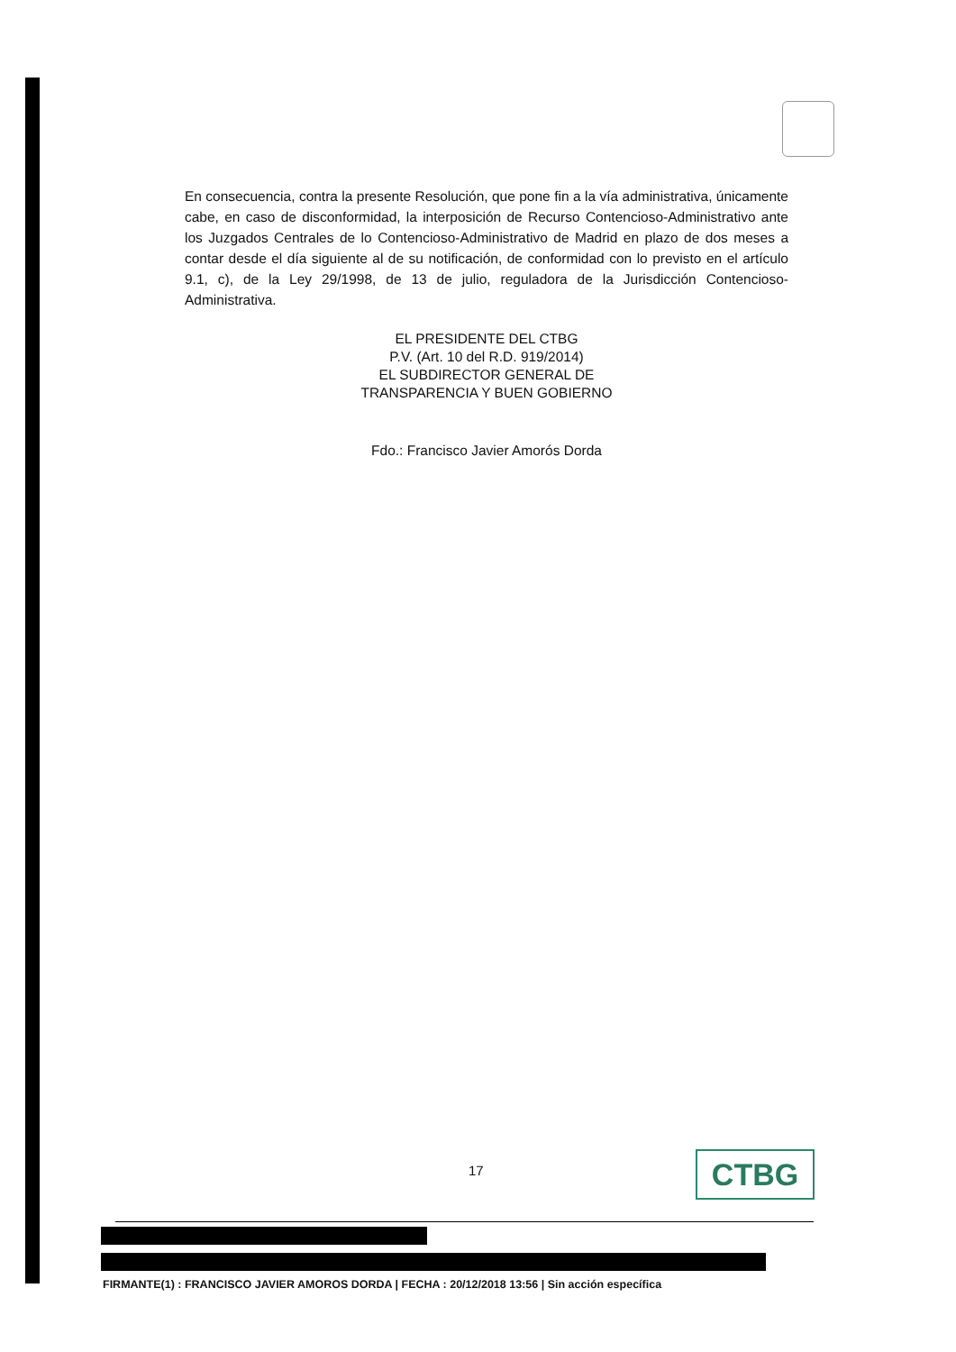En consecuencia, contra la presente Resolución, que pone fin a la vía administrativa, únicamente cabe, en caso de disconformidad, la interposición de Recurso Contencioso-Administrativo ante los Juzgados Centrales de lo Contencioso-Administrativo de Madrid en plazo de dos meses a contar desde el día siguiente al de su notificación, de conformidad con lo previsto en el artículo 9.1, c), de la Ley 29/1998, de 13 de julio, reguladora de la Jurisdicción Contencioso-Administrativa.
EL PRESIDENTE DEL CTBG
P.V. (Art. 10 del R.D. 919/2014)
EL SUBDIRECTOR GENERAL DE
TRANSPARENCIA Y BUEN GOBIERNO
Fdo.: Francisco Javier Amorós Dorda
17 CTBG
FIRMANTE(1) : FRANCISCO JAVIER AMOROS DORDA | FECHA : 20/12/2018 13:56 | Sin acción específica